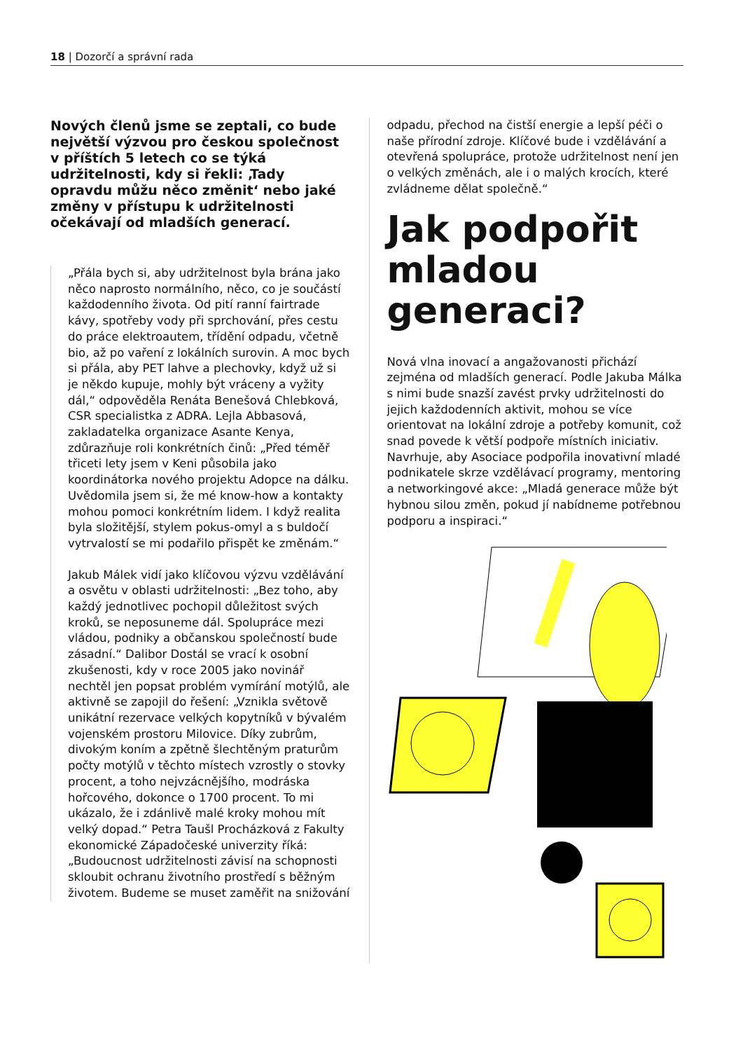18 | Dozorčí a správní rada
Nových členů jsme se zeptali, co bude největší výzvou pro českou společnost v příštích 5 letech co se týká udržitelnosti, kdy si řekli: ‚Tady opravdu můžu něco změnit‘ nebo jaké změny v přístupu k udržitelnosti očekávají od mladších generací.
„Přála bych si, aby udržitelnost byla brána jako něco naprosto normálního, něco, co je součástí každodenního života. Od pití ranní fairtrade kávy, spotřeby vody při sprchování, přes cestu do práce elektroautem, třídění odpadu, včetně bio, až po vaření z lokálních surovin. A moc bych si přála, aby PET lahve a plechovky, když už si je někdo kupuje, mohly být vráceny a vyžity dál,“ odpověděla Renáta Benešová Chlebková, CSR specialistka z ADRA. Lejla Abbasová, zakladatelka organizace Asante Kenya, zdůrazňuje roli konkrétních činů: „Před téměř třiceti lety jsem v Keni působila jako koordinátorka nového projektu Adopce na dálku. Uvědomila jsem si, že mé know-how a kontakty mohou pomoci konkrétním lidem. I když realita byla složitější, stylem pokus-omyl a s buldočí vytrvalostí se mi podařilo přispět ke změnám.“
Jakub Málek vidí jako klíčovou výzvu vzdělávání a osvětu v oblasti udržitelnosti: „Bez toho, aby každý jednotlivec pochopil důležitost svých kroků, se neposuneme dál. Spolupráce mezi vládou, podniky a občanskou společností bude zásadní.“ Dalibor Dostál se vrací k osobní zkušenosti, kdy v roce 2005 jako novinář nechtěl jen popsat problém vymírání motýlů, ale aktivně se zapojil do řešení: „Vznikla světově unikátní rezervace velkých kopytníků v bývalém vojenském prostoru Milovice. Díky zubrům, divokým koním a zpětně šlechtěným praturům počty motýlů v těchto místech vzrostly o stovky procent, a toho nejvzácnějšího, modráska hořcového, dokonce o 1700 procent. To mi ukázalo, že i zdánlivě malé kroky mohou mít velký dopad.“ Petra Taušl Procházková z Fakulty ekonomické Západočeské univerzity říká: „Budoucnost udržitelnosti závisí na schopnosti skloubit ochranu životního prostředí s běžným životem. Budeme se muset zaměřit na snižování
odpadu, přechod na čistší energie a lepší péči o naše přírodní zdroje. Klíčové bude i vzdělávání a otevřená spolupráce, protože udržitelnost není jen o velkých změnách, ale i o malých krocích, které zvládneme dělat společně.“
Jak podpořit mladou generaci?
Nová vlna inovací a angažovanosti přichází zejména od mladších generací. Podle Jakuba Málka s nimi bude snazší zavést prvky udržitelnosti do jejich každodenních aktivit, mohou se více orientovat na lokální zdroje a potřeby komunit, což snad povede k větší podpoře místních iniciativ. Navrhuje, aby Asociace podpořila inovativní mladé podnikatele skrze vzdělávací programy, mentoring a networkingové akce: „Mladá generace může být hybnou silou změn, pokud jí nabídneme potřebnou podporu a inspiraci.“